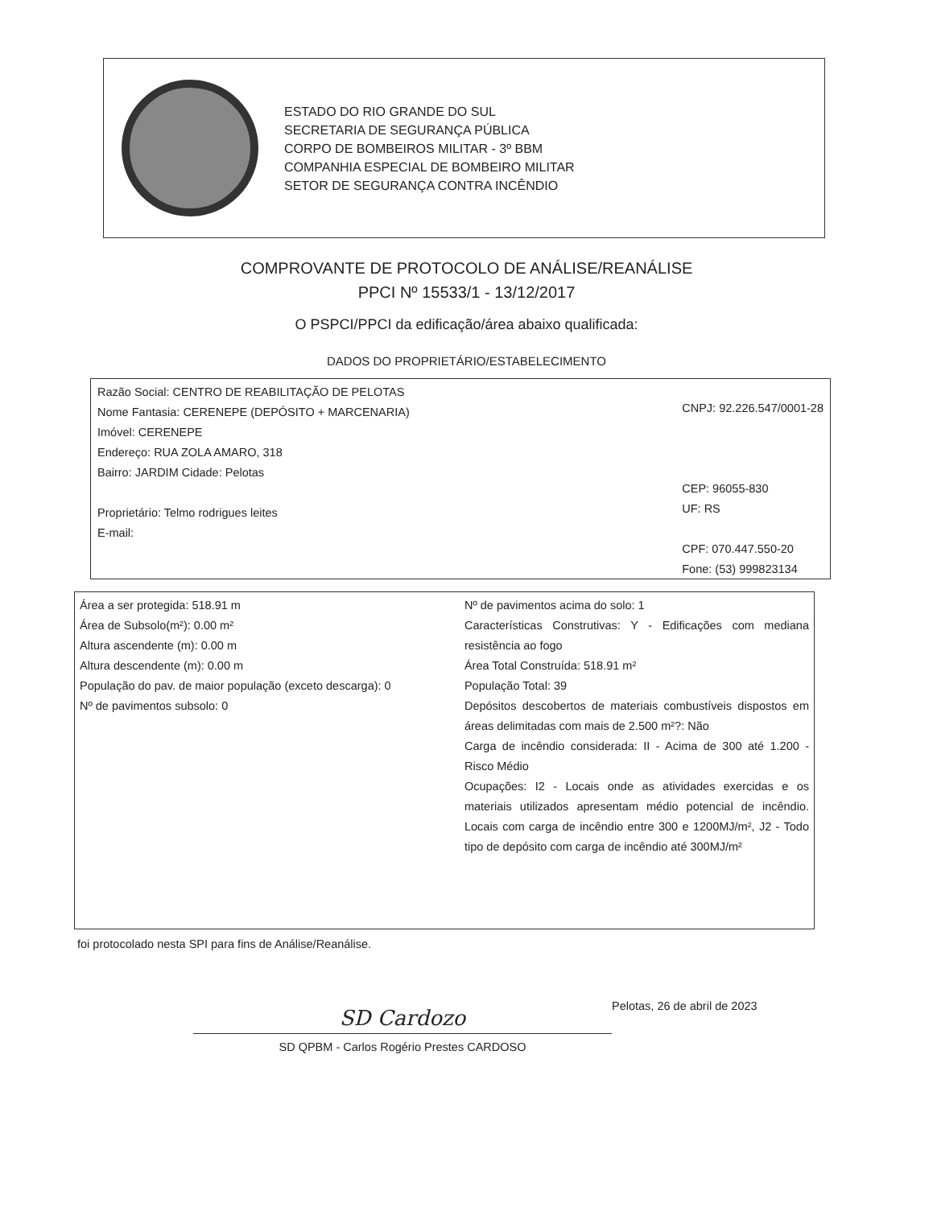ESTADO DO RIO GRANDE DO SUL
SECRETARIA DE SEGURANÇA PÚBLICA
CORPO DE BOMBEIROS MILITAR - 3º BBM
COMPANHIA ESPECIAL DE BOMBEIRO MILITAR
SETOR DE SEGURANÇA CONTRA INCÊNDIO
COMPROVANTE DE PROTOCOLO DE ANÁLISE/REANÁLISE
PPCI Nº 15533/1 - 13/12/2017
O PSPCI/PPCI da edificação/área abaixo qualificada:
DADOS DO PROPRIETÁRIO/ESTABELECIMENTO
Razão Social: CENTRO DE REABILITAÇÃO DE PELOTAS
Nome Fantasia: CERENEPE (DEPÓSITO + MARCENARIA)
Imóvel: CERENEPE
Endereço: RUA ZOLA AMARO, 318
Bairro: JARDIM Cidade: Pelotas
Proprietário: Telmo rodrigues leites
E-mail:
CNPJ: 92.226.547/0001-28
CEP: 96055-830
UF: RS
CPF: 070.447.550-20
Fone: (53) 999823134
Área a ser protegida: 518.91 m
Área de Subsolo(m²): 0.00 m²
Altura ascendente (m): 0.00 m
Altura descendente (m): 0.00 m
População do pav. de maior população (exceto descarga): 0
Nº de pavimentos subsolo: 0
Nº de pavimentos acima do solo: 1
Características Construtivas: Y - Edificações com mediana resistência ao fogo
Área Total Construída: 518.91 m²
População Total: 39
Depósitos descobertos de materiais combustíveis dispostos em áreas delimitadas com mais de 2.500 m²?: Não
Carga de incêndio considerada: II - Acima de 300 até 1.200 - Risco Médio
Ocupações: I2 - Locais onde as atividades exercidas e os materiais utilizados apresentam médio potencial de incêndio. Locais com carga de incêndio entre 300 e 1200MJ/m², J2 - Todo tipo de depósito com carga de incêndio até 300MJ/m²
foi protocolado nesta SPI para fins de Análise/Reanálise.
Pelotas, 26 de abril de 2023
SD Cardozo
SD QPBM - Carlos Rogério Prestes CARDOSO